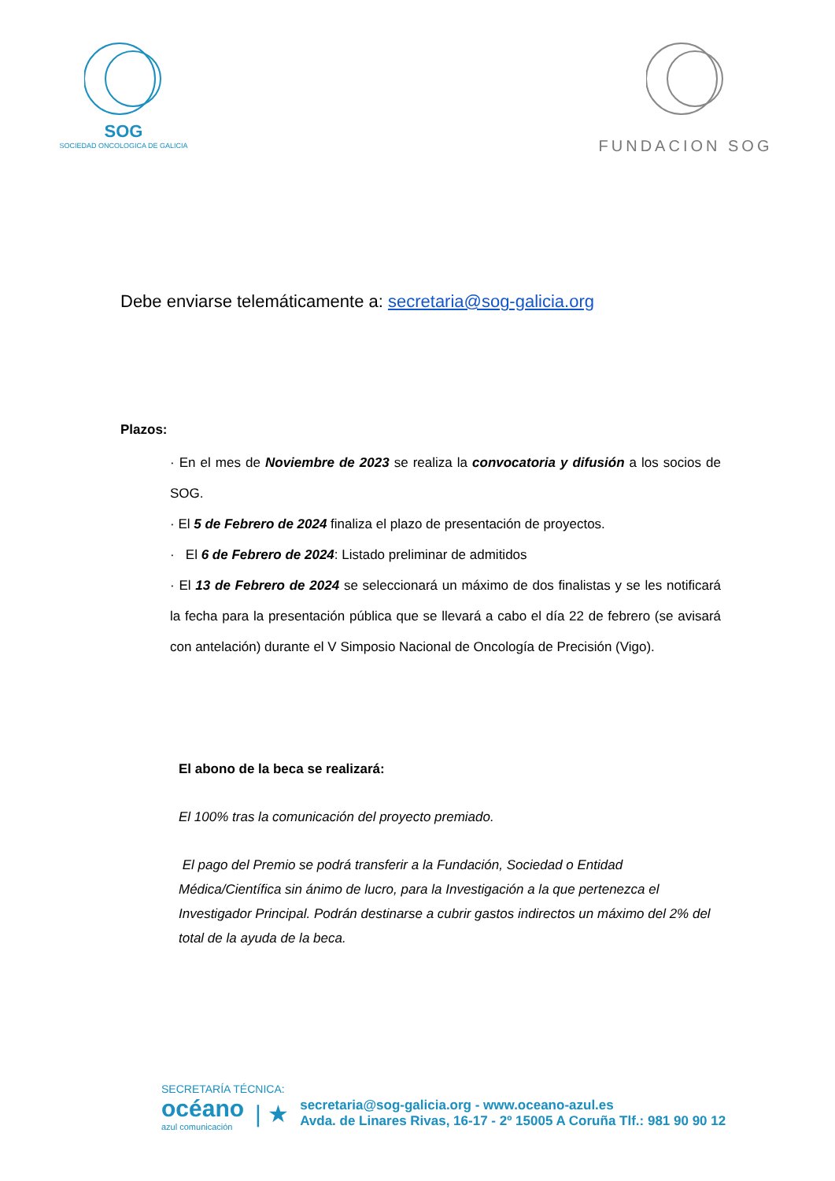SOG
SOCIEDAD ONCOLOGICA DE GALICIA
FUNDACION SOG
Debe enviarse telemáticamente a: secretaria@sog-galicia.org
Plazos:
· En el mes de Noviembre de 2023 se realiza la convocatoria y difusión a los socios de SOG.
· El 5 de Febrero de 2024 finaliza el plazo de presentación de proyectos.
· El 6 de Febrero de 2024: Listado preliminar de admitidos
· El 13 de Febrero de 2024 se seleccionará un máximo de dos finalistas y se les notificará la fecha para la presentación pública que se llevará a cabo el día 22 de febrero (se avisará con antelación) durante el V Simposio Nacional de Oncología de Precisión (Vigo).
El abono de la beca se realizará:
El 100% tras la comunicación del proyecto premiado.
El pago del Premio se podrá transferir a la Fundación, Sociedad o Entidad Médica/Científica sin ánimo de lucro, para la Investigación a la que pertenezca el Investigador Principal. Podrán destinarse a cubrir gastos indirectos un máximo del 2% del total de la ayuda de la beca.
SECRETARÍA TÉCNICA:
océano
azul comunicación
| ★
secretaria@sog-galicia.org - www.oceano-azul.es
Avda. de Linares Rivas, 16-17 - 2º 15005 A Coruña Tlf.: 981 90 90 12